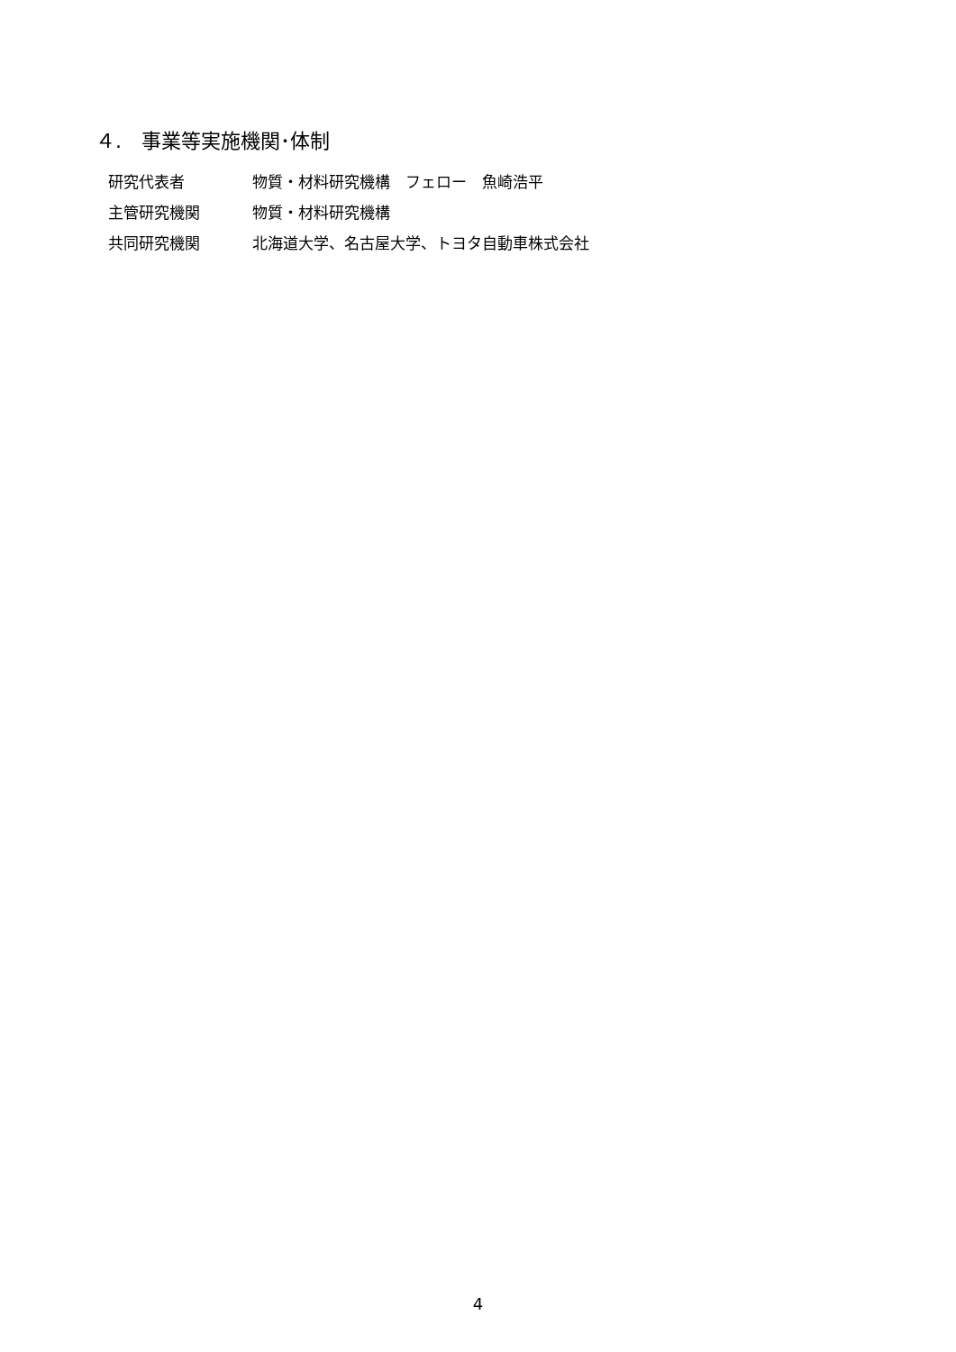４.　事業等実施機関･体制
| 研究代表者 | 物質・材料研究機構 フェロー 魚崎浩平 |
| 主管研究機関 | 物質・材料研究機構 |
| 共同研究機関 | 北海道大学、名古屋大学、トヨタ自動車株式会社 |
4